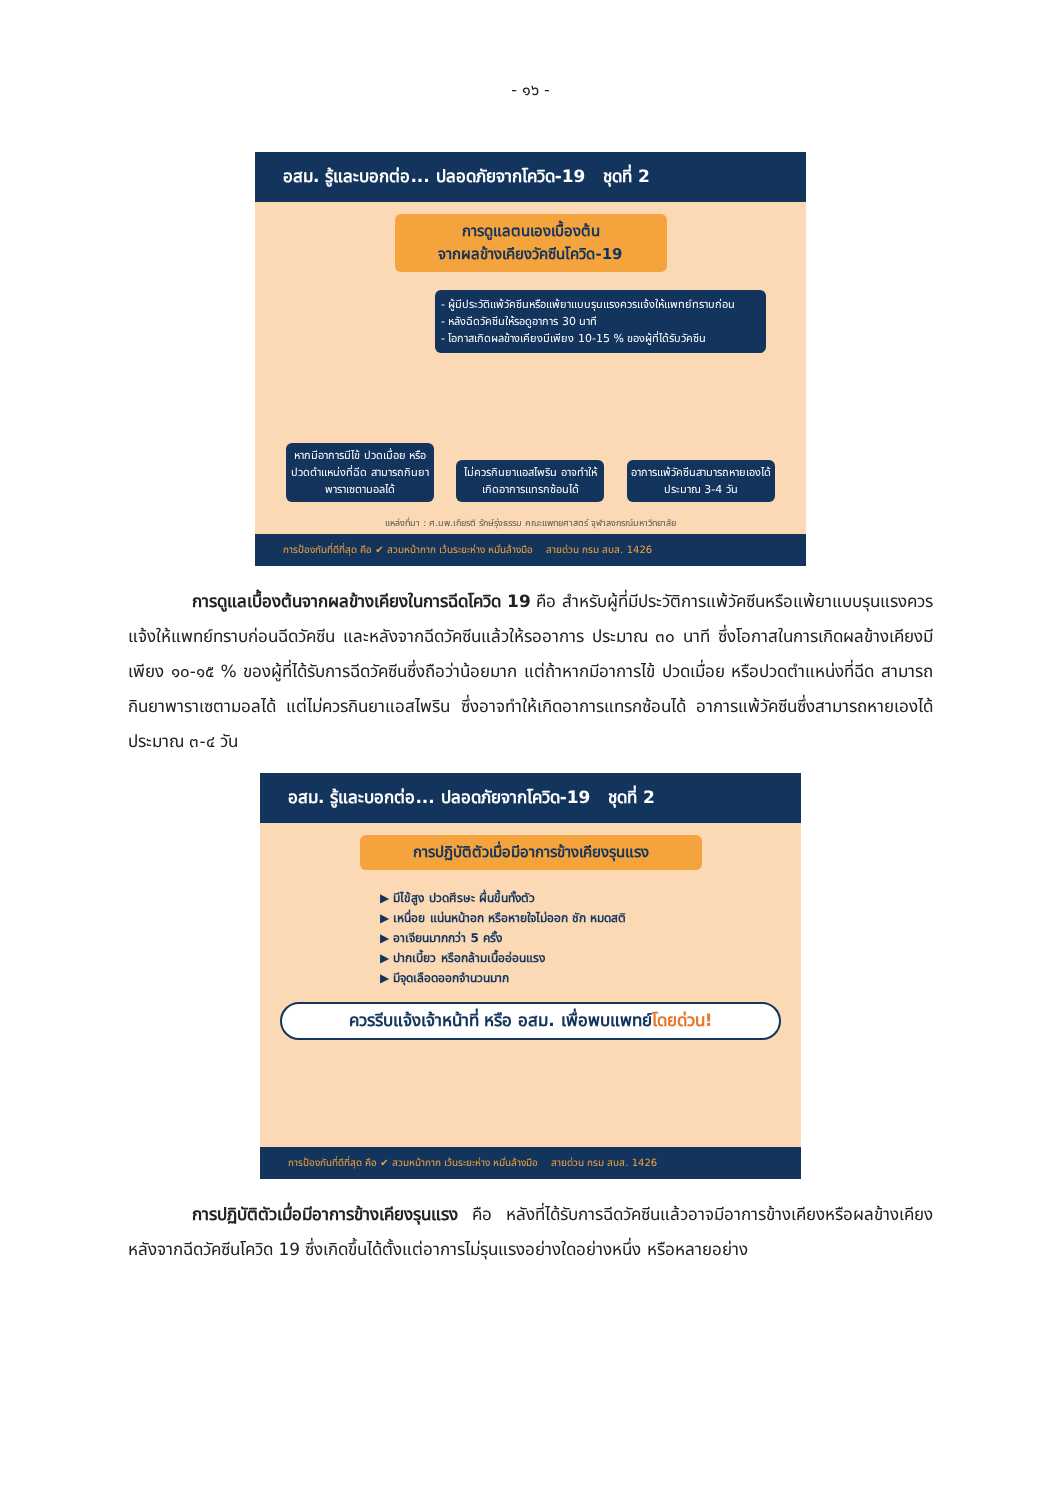- ๑๖ -
อสม. รู้และบอกต่อ... ปลอดภัยจากโควิด-19 ชุดที่ 2
การดูแลตนเองเบื้องต้น
จากผลข้างเคียงวัคซีนโควิด-19
- ผู้มีประวัติแพ้วัคซีนหรือแพ้ยาแบบรุนแรงควรแจ้งให้แพทย์ทราบก่อน
- หลังฉีดวัคซีนให้รอดูอาการ 30 นาที
- โอกาสเกิดผลข้างเคียงมีเพียง 10-15 % ของผู้ที่ได้รับวัคซีน
หากมีอาการมีไข้ ปวดเมื่อย หรือปวดตำแหน่งที่ฉีด สามารถกินยาพาราเซตามอลได้
ไม่ควรกินยาแอสไพริน อาจทำให้เกิดอาการแทรกซ้อนได้
อาการแพ้วัคซีนสามารถหายเองได้ ประมาณ 3-4 วัน
แหล่งที่มา : ศ.นพ.เกียรติ รักษ์รุ่งธรรม คณะแพทยศาสตร์ จุฬาลงกรณ์มหาวิทยาลัย
การป้องกันที่ดีที่สุด คือ ✔ สวมหน้ากาก เว้นระยะห่าง หมั่นล้างมือ สายด่วน กรม สบส. 1426
การดูแลเบื้องต้นจากผลข้างเคียงในการฉีดโควิด 19 คือ สำหรับผู้ที่มีประวัติการแพ้วัคซีนหรือแพ้ยาแบบรุนแรงควรแจ้งให้แพทย์ทราบก่อนฉีดวัคซีน และหลังจากฉีดวัคซีนแล้วให้รออาการ ประมาณ ๓๐ นาที ซึ่งโอกาสในการเกิดผลข้างเคียงมีเพียง ๑๐-๑๕ % ของผู้ที่ได้รับการฉีดวัคซีนซึ่งถือว่าน้อยมาก แต่ถ้าหากมีอาการไข้ ปวดเมื่อย หรือปวดตำแหน่งที่ฉีด สามารถกินยาพาราเซตามอลได้ แต่ไม่ควรกินยาแอสไพริน ซึ่งอาจทำให้เกิดอาการแทรกซ้อนได้ อาการแพ้วัคซีนซึ่งสามารถหายเองได้ ประมาณ ๓-๔ วัน
อสม. รู้และบอกต่อ... ปลอดภัยจากโควิด-19 ชุดที่ 2
การปฏิบัติตัวเมื่อมีอาการข้างเคียงรุนแรง
▶ มีไข้สูง ปวดศีรษะ ผื่นขึ้นทั้งตัว
▶ เหนื่อย แน่นหน้าอก หรือหายใจไม่ออก ชัก หมดสติ
▶ อาเจียนมากกว่า 5 ครั้ง
▶ ปากเบี้ยว หรือกล้ามเนื้ออ่อนแรง
▶ มีจุดเลือดออกจำนวนมาก
ควรรีบแจ้งเจ้าหน้าที่ หรือ อสม. เพื่อพบแพทย์โดยด่วน!
การป้องกันที่ดีที่สุด คือ ✔ สวมหน้ากาก เว้นระยะห่าง หมั่นล้างมือ สายด่วน กรม สบส. 1426
การปฏิบัติตัวเมื่อมีอาการข้างเคียงรุนแรง คือ หลังที่ได้รับการฉีดวัคซีนแล้วอาจมีอาการข้างเคียงหรือผลข้างเคียงหลังจากฉีดวัคซีนโควิด 19 ซึ่งเกิดขึ้นได้ตั้งแต่อาการไม่รุนแรงอย่างใดอย่างหนึ่ง หรือหลายอย่าง